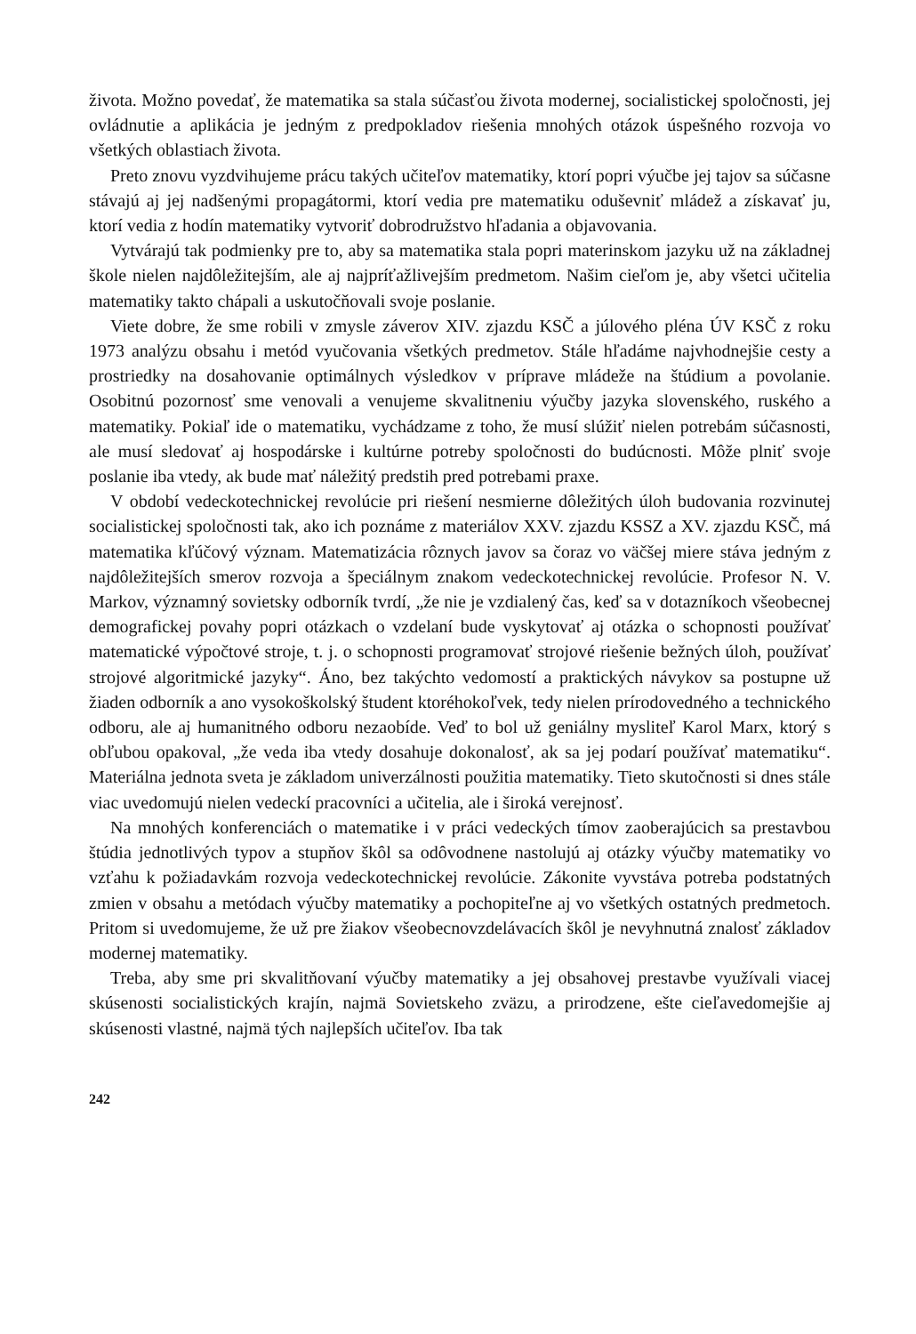života. Možno povedať, že matematika sa stala súčasťou života modernej, socialistickej spoločnosti, jej ovládnutie a aplikácia je jedným z predpokladov riešenia mnohých otázok úspešného rozvoja vo všetkých oblastiach života.
Preto znovu vyzdvihujeme prácu takých učiteľov matematiky, ktorí popri výučbe jej tajov sa súčasne stávajú aj jej nadšenými propagátormi, ktorí vedia pre matematiku oduševniť mládež a získavať ju, ktorí vedia z hodín matematiky vytvoriť dobrodružstvo hľadania a objavovania.
Vytvárajú tak podmienky pre to, aby sa matematika stala popri materinskom jazyku už na základnej škole nielen najdôležitejším, ale aj najpríťažlivejším predmetom. Našim cieľom je, aby všetci učitelia matematiky takto chápali a uskutočňovali svoje poslanie.
Viete dobre, že sme robili v zmysle záverov XIV. zjazdu KSČ a júlového pléna ÚV KSČ z roku 1973 analýzu obsahu i metód vyučovania všetkých predmetov. Stále hľadáme najvhodnejšie cesty a prostriedky na dosahovanie optimálnych výsledkov v príprave mládeže na štúdium a povolanie. Osobitnú pozornosť sme venovali a venujeme skvalitneniu výučby jazyka slovenského, ruského a matematiky. Pokiaľ ide o matematiku, vychádzame z toho, že musí slúžiť nielen potrebám súčasnosti, ale musí sledovať aj hospodárske i kultúrne potreby spoločnosti do budúcnosti. Môže plniť svoje poslanie iba vtedy, ak bude mať náležitý predstih pred potrebami praxe.
V období vedeckotechnickej revolúcie pri riešení nesmierne dôležitých úloh budovania rozvinutej socialistickej spoločnosti tak, ako ich poznáme z materiálov XXV. zjazdu KSSZ a XV. zjazdu KSČ, má matematika kľúčový význam. Matematizácia rôznych javov sa čoraz vo väčšej miere stáva jedným z najdôležitejších smerov rozvoja a špeciálnym znakom vedeckotechnickej revolúcie. Profesor N. V. Markov, významný sovietsky odborník tvrdí, „že nie je vzdialený čas, keď sa v dotazníkoch všeobecnej demografickej povahy popri otázkach o vzdelaní bude vyskytovať aj otázka o schopnosti používať matematické výpočtové stroje, t. j. o schopnosti programovať strojové riešenie bežných úloh, používať strojové algoritmické jazyky“. Áno, bez takýchto vedomostí a praktických návykov sa postupne už žiaden odborník a ano vysokoškolský študent ktoréhokoľvek, tedy nielen prírodovedného a technického odboru, ale aj humanitného odboru nezaobíde. Veď to bol už geniálny mysliteľ Karol Marx, ktorý s obľubou opakoval, „že veda iba vtedy dosahuje dokonalosť, ak sa jej podarí používať matematiku“. Materiálna jednota sveta je základom univerzálnosti použitia matematiky. Tieto skutočnosti si dnes stále viac uvedomujú nielen vedeckí pracovníci a učitelia, ale i široká verejnosť.
Na mnohých konferenciách o matematike i v práci vedeckých tímov zaoberajúcich sa prestavbou štúdia jednotlivých typov a stupňov škôl sa odôvodnene nastolujú aj otázky výučby matematiky vo vzťahu k požiadavkám rozvoja vedeckotechnickej revolúcie. Zákonite vyvstáva potreba podstatných zmien v obsahu a metódach výučby matematiky a pochopiteľne aj vo všetkých ostatných predmetoch. Pritom si uvedomujeme, že už pre žiakov všeobecnovzdelávacích škôl je nevyhnutná znalosť základov modernej matematiky.
Treba, aby sme pri skvalitňovaní výučby matematiky a jej obsahovej prestavbe využívali viacej skúsenosti socialistických krajín, najmä Sovietskeho zväzu, a prirodzene, ešte cieľavedomejšie aj skúsenosti vlastné, najmä tých najlepších učiteľov. Iba tak
242